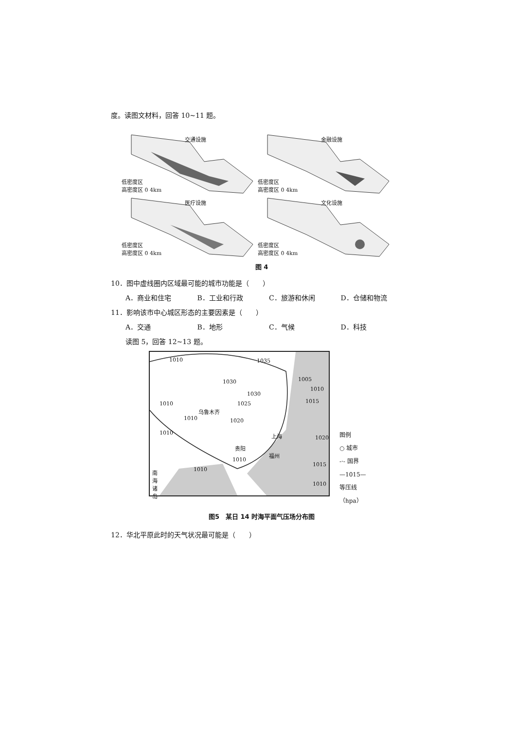度。读图文材料，回答 10~11 题。
交通设施
低密度区
高密度区 0 4km
金融设施
低密度区
高密度区 0 4km
医疗设施
低密度区
高密度区 0 4km
文化设施
低密度区
高密度区 0 4km
图 4
10．图中虚线圈内区域最可能的城市功能是（　　）
A．商业和住宅 B．工业和行政 C．旅游和休闲 D．仓储和物流
11．影响该市中心城区形态的主要因素是（　　）
A．交通 B．地形 C．气候 D．科技
读图 5，回答 12~13 题。
1010 1035
1030
1030
1025
1005
1010
1015 1010
1010
1010
乌鲁木齐
1020
上海 1020
贵阳
福州
1010
1015
1010
1010
南海诸岛
图例
○ 城市
-·- 国界
—1015—
等压线
（hpa）
图5　某日 14 时海平面气压场分布图
12．华北平原此时的天气状况最可能是（　　）